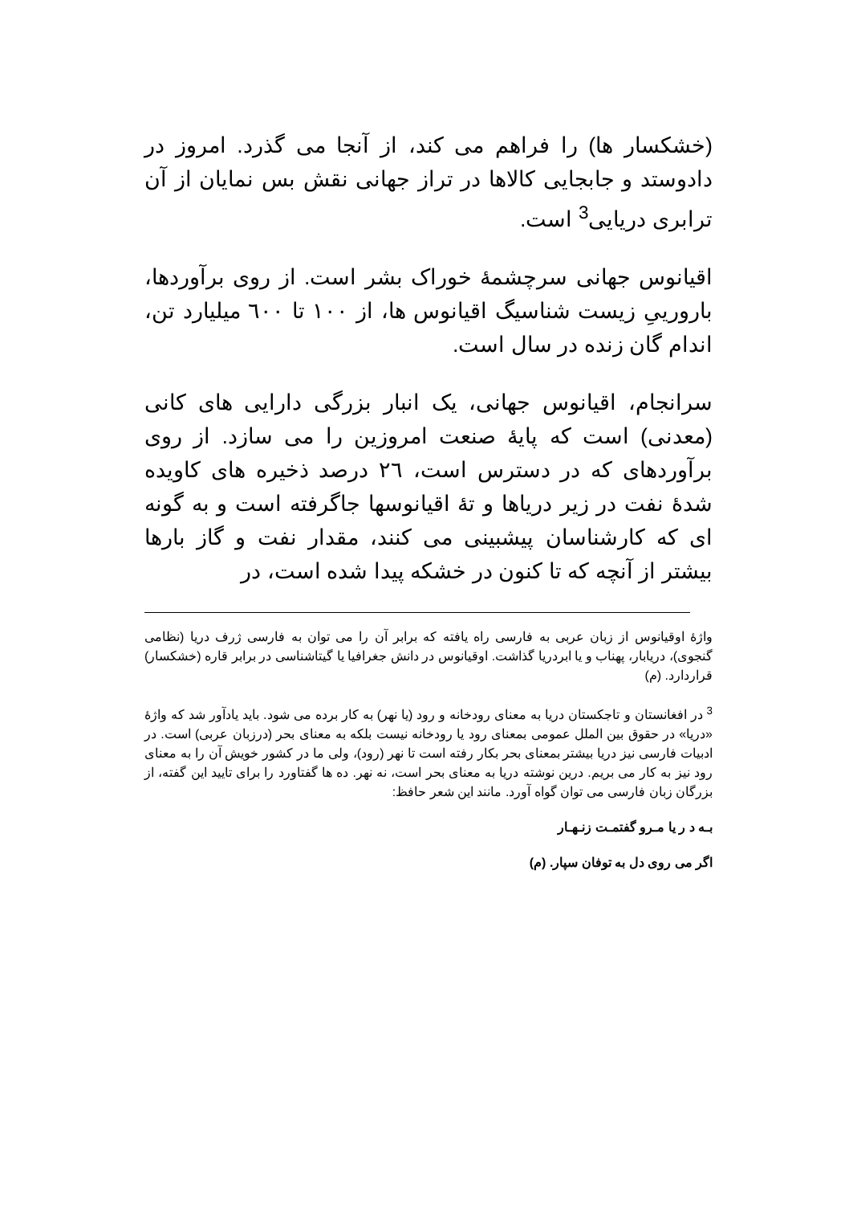(خشکسار ها) را فراهم می کند، از آنجا می گذرد. امروز در دادوستد و جابجایی کالاها در تراز جهانی نقش بس نمایان از آن ترابری دریایی<sup>3</sup> است.
اقیانوس جهانی سرچشمهٔ خوراک بشر است. از روی برآوردها، بارورییِ زیست شناسیگ اقیانوس ها، از ۱۰۰ تا ٦۰۰ میلیارد تن، اندام گان زنده در سال است.
سرانجام، اقیانوس جهانی، یک انبار بزرگی دارایی های کانی (معدنی) است که پایهٔ صنعت امروزین را می سازد. از روی برآوردهای که در دسترس است، ٢٦ درصد ذخیره های کاویده شدهٔ نفت در زیر دریاها و تهٔ اقیانوسها جاگرفته است و به گونه ای که کارشناسان پیشبینی می کنند، مقدار نفت و گاز بارها بیشتر از آنچه که تا کنون در خشکه پیدا شده است، در
واژهٔ اوقیانوس از زبان عربی به فارسی راه یافته که برابر آن را می توان به فارسی ژرف دریا (نظامی گنجوی)، دریابار، پهناب و یا ابردریا گذاشت. اوقیانوس در دانش جغرافیا یا گیتاشناسی در برابر قاره (خشکسار) قراردارد. (م)
<sup>3</sup> در افغانستان و تاجکستان دریا به معنای رودخانه و رود (یا نهر) به کار برده می شود. باید یادآور شد که واژهٔ «دریا» در حقوق بین الملل عمومی بمعنای رود یا رودخانه نیست بلکه به معنای بحر (درزبان عربی) است. در ادبیات فارسی نیز دریا بیشتر بمعنای بحر بکار رفته است تا نهر (رود)، ولی ما در کشور خویش آن را به معنای رود نیز به کار می بریم. درین نوشته دریا به معنای بحر است، نه نهر. ده ها گفتاورد را برای تایید این گفته، از بزرگان زبان فارسی می توان گواه آورد. مانند این شعر حافظ:
بـه د ر یا مـرو گفتمـت زنـهـار
اگر می روی دل به توفان سپار. (م)